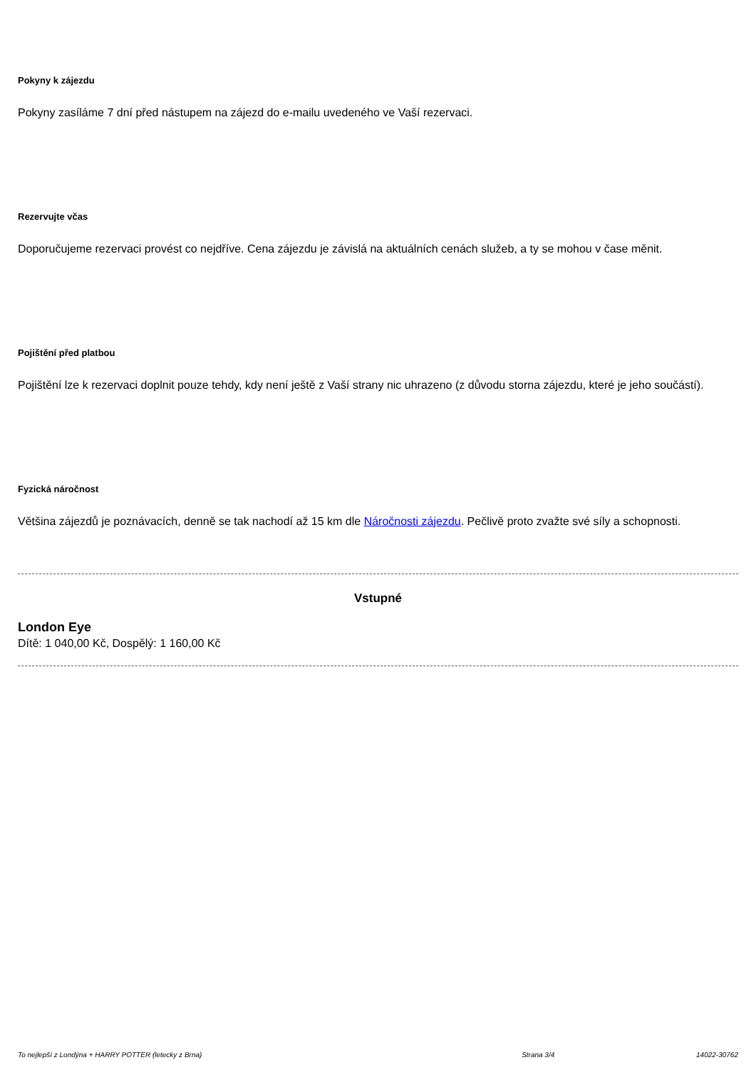Pokyny k zájezdu
Pokyny zasíláme 7 dní před nástupem na zájezd do e-mailu uvedeného ve Vaší rezervaci.
Rezervujte včas
Doporučujeme rezervaci provést co nejdříve. Cena zájezdu je závislá na aktuálních cenách služeb, a ty se mohou v čase měnit.
Pojištění před platbou
Pojištění lze k rezervaci doplnit pouze tehdy, kdy není ještě z Vaší strany nic uhrazeno (z důvodu storna zájezdu, které je jeho součástí).
Fyzická náročnost
Většina zájezdů je poznávacích, denně se tak nachodí až 15 km dle Náročnosti zájezdu. Pečlivě proto zvažte své síly a schopnosti.
Vstupné
London Eye
Dítě: 1 040,00 Kč, Dospělý: 1 160,00 Kč
To nejlepší z Londýna + HARRY POTTER (letecky z Brna) Strana 3/4 14022-30762